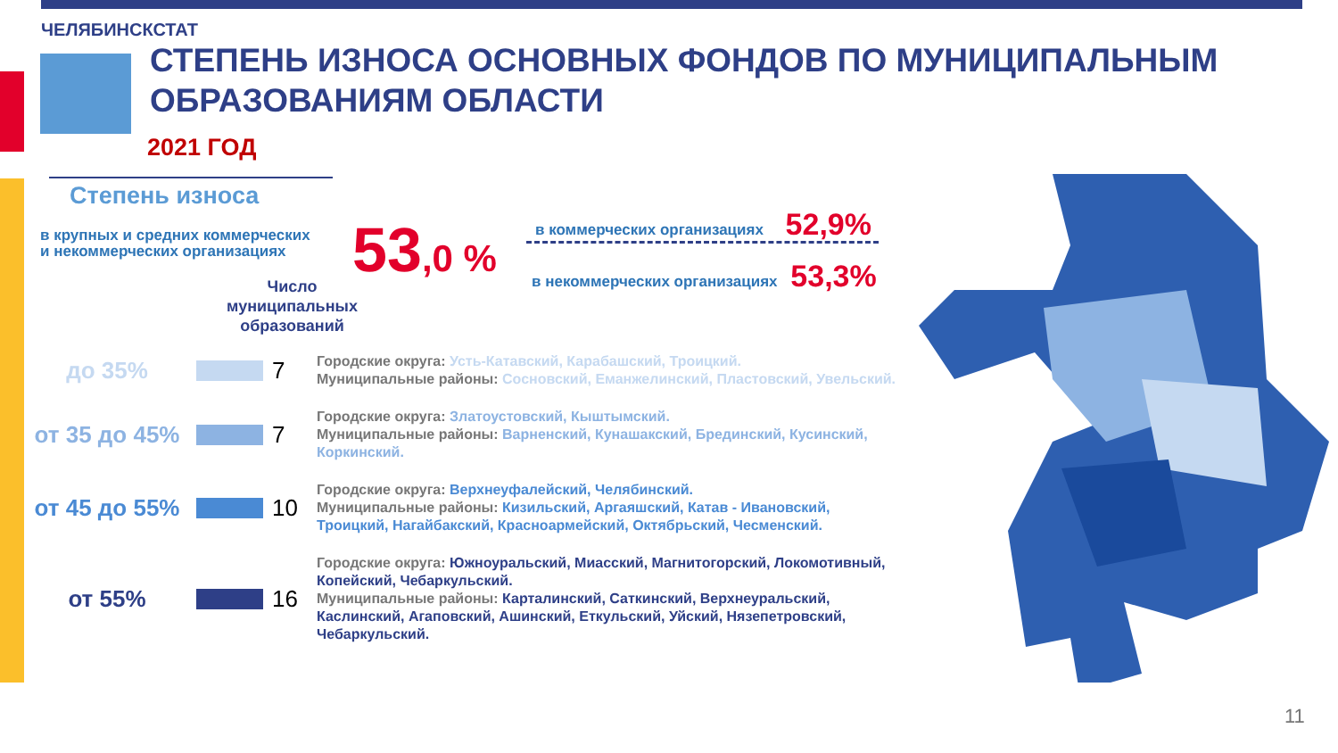ЧЕЛЯБИНСКСТАТ
СТЕПЕНЬ ИЗНОСА ОСНОВНЫХ ФОНДОВ ПО МУНИЦИПАЛЬНЫМ
ОБРАЗОВАНИЯМ ОБЛАСТИ
2021 ГОД
Степень износа
в крупных и средних коммерческих
и некоммерческих организациях
53,0 %
в коммерческих организациях 52,9%
в некоммерческих организациях 53,3%
Число муниципальных образований
до 35% 7
Городские округа: Усть-Катавский, Карабашский, Троицкий.
Муниципальные районы: Сосновский, Еманжелинский, Пластовский, Увельский.
от 35 до 45%
7
Городские округа: Златоустовский, Кыштымский.
Муниципальные районы: Варненский, Кунашакский, Брединский, Кусинский, Коркинский.
от 45 до 55%
10
Городские округа: Верхнеуфалейский, Челябинский.
Муниципальные районы: Кизильский, Аргаяшский, Катав - Ивановский, Троицкий, Нагайбакский, Красноармейский, Октябрьский, Чесменский.
от 55% 16
Городские округа: Южноуральский, Миасский, Магнитогорский, Локомотивный, Копейский, Чебаркульский.
Муниципальные районы: Карталинский, Саткинский, Верхнеуральский, Каслинский, Агаповский, Ашинский, Еткульский, Уйский, Нязепетровский, Чебаркульский.
11